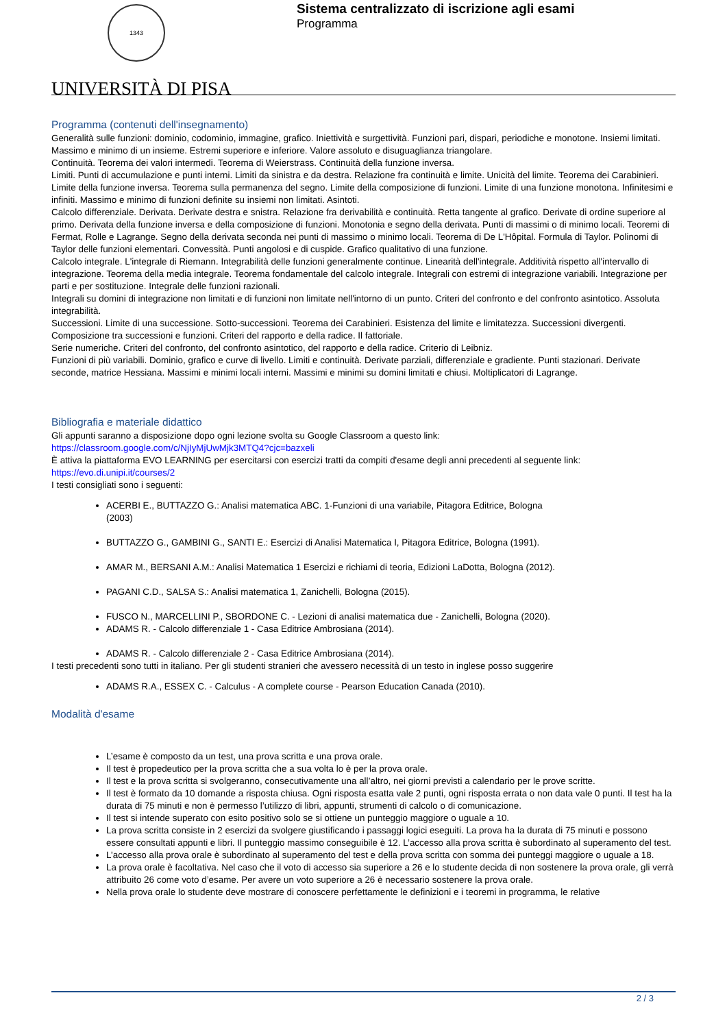1343
UNIVERSITÀ DI PISA
Sistema centralizzato di iscrizione agli esami
Programma
Programma (contenuti dell'insegnamento)
Generalità sulle funzioni: dominio, codominio, immagine, grafico. Iniettività e surgettività. Funzioni pari, dispari, periodiche e monotone. Insiemi limitati. Massimo e minimo di un insieme. Estremi superiore e inferiore. Valore assoluto e disuguaglianza triangolare.
Continuità. Teorema dei valori intermedi. Teorema di Weierstrass. Continuità della funzione inversa.
Limiti. Punti di accumulazione e punti interni. Limiti da sinistra e da destra. Relazione fra continuità e limite. Unicità del limite. Teorema dei Carabinieri. Limite della funzione inversa. Teorema sulla permanenza del segno. Limite della composizione di funzioni. Limite di una funzione monotona. Infinitesimi e infiniti. Massimo e minimo di funzioni definite su insiemi non limitati. Asintoti.
Calcolo differenziale. Derivata. Derivate destra e snistra. Relazione fra derivabilità e continuità. Retta tangente al grafico. Derivate di ordine superiore al primo. Derivata della funzione inversa e della composizione di funzioni. Monotonia e segno della derivata. Punti di massimi o di minimo locali. Teoremi di Fermat, Rolle e Lagrange. Segno della derivata seconda nei punti di massimo o minimo locali. Teorema di De L'Hôpital. Formula di Taylor. Polinomi di Taylor delle funzioni elementari. Convessità. Punti angolosi e di cuspide. Grafico qualitativo di una funzione.
Calcolo integrale. L'integrale di Riemann. Integrabilità delle funzioni generalmente continue. Linearità dell'integrale. Additività rispetto all'intervallo di integrazione. Teorema della media integrale. Teorema fondamentale del calcolo integrale. Integrali con estremi di integrazione variabili. Integrazione per parti e per sostituzione. Integrale delle funzioni razionali.
Integrali su domini di integrazione non limitati e di funzioni non limitate nell'intorno di un punto. Criteri del confronto e del confronto asintotico. Assoluta integrabilità.
Successioni. Limite di una successione. Sotto-successioni. Teorema dei Carabinieri. Esistenza del limite e limitatezza. Successioni divergenti. Composizione tra successioni e funzioni. Criteri del rapporto e della radice. Il fattoriale.
Serie numeriche. Criteri del confronto, del confronto asintotico, del rapporto e della radice. Criterio di Leibniz.
Funzioni di più variabili. Dominio, grafico e curve di livello. Limiti e continuità. Derivate parziali, differenziale e gradiente. Punti stazionari. Derivate seconde, matrice Hessiana. Massimi e minimi locali interni. Massimi e minimi su domini limitati e chiusi. Moltiplicatori di Lagrange.
Bibliografia e materiale didattico
Gli appunti saranno a disposizione dopo ogni lezione svolta su Google Classroom a questo link:
https://classroom.google.com/c/NjIyMjUwMjk3MTQ4?cjc=bazxeli
È attiva la piattaforma EVO LEARNING per esercitarsi con esercizi tratti da compiti d'esame degli anni precedenti al seguente link:
https://evo.di.unipi.it/courses/2
I testi consigliati sono i seguenti:
ACERBI E., BUTTAZZO G.: Analisi matematica ABC. 1-Funzioni di una variabile, Pitagora Editrice, Bologna
(2003)
BUTTAZZO G., GAMBINI G., SANTI E.: Esercizi di Analisi Matematica I, Pitagora Editrice, Bologna (1991).
AMAR M., BERSANI A.M.: Analisi Matematica 1 Esercizi e richiami di teoria, Edizioni LaDotta, Bologna (2012).
PAGANI C.D., SALSA S.: Analisi matematica 1, Zanichelli, Bologna (2015).
FUSCO N., MARCELLINI P., SBORDONE C. - Lezioni di analisi matematica due - Zanichelli, Bologna (2020).
ADAMS R. - Calcolo differenziale 1 - Casa Editrice Ambrosiana (2014).
ADAMS R. - Calcolo differenziale 2 - Casa Editrice Ambrosiana (2014).
I testi precedenti sono tutti in italiano. Per gli studenti stranieri che avessero necessità di un testo in inglese posso suggerire
ADAMS R.A., ESSEX C. - Calculus - A complete course - Pearson Education Canada (2010).
Modalità d'esame
L’esame è composto da un test, una prova scritta e una prova orale.
Il test è propedeutico per la prova scritta che a sua volta lo è per la prova orale.
Il test e la prova scritta si svolgeranno, consecutivamente una all’altro, nei giorni previsti a calendario per le prove scritte.
Il test è formato da 10 domande a risposta chiusa. Ogni risposta esatta vale 2 punti, ogni risposta errata o non data vale 0 punti. Il test ha la durata di 75 minuti e non è permesso l’utilizzo di libri, appunti, strumenti di calcolo o di comunicazione.
Il test si intende superato con esito positivo solo se si ottiene un punteggio maggiore o uguale a 10.
La prova scritta consiste in 2 esercizi da svolgere giustificando i passaggi logici eseguiti. La prova ha la durata di 75 minuti e possono essere consultati appunti e libri. Il punteggio massimo conseguibile è 12. L’accesso alla prova scritta è subordinato al superamento del test.
L’accesso alla prova orale è subordinato al superamento del test e della prova scritta con somma dei punteggi maggiore o uguale a 18.
La prova orale è facoltativa. Nel caso che il voto di accesso sia superiore a 26 e lo studente decida di non sostenere la prova orale, gli verrà attribuito 26 come voto d’esame. Per avere un voto superiore a 26 è necessario sostenere la prova orale.
Nella prova orale lo studente deve mostrare di conoscere perfettamente le definizioni e i teoremi in programma, le relative
2 / 3